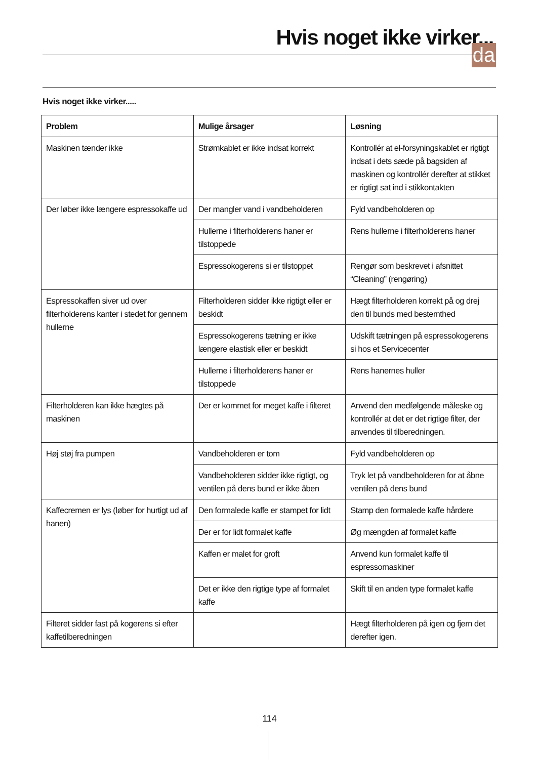Hvis noget ikke virker...
da
Hvis noget ikke virker.....
| Problem | Mulige årsager | Løsning |
| --- | --- | --- |
| Maskinen tænder ikke | Strømkablet er ikke indsat korrekt | Kontrollér at el-forsyningskablet er rigtigt indsat i dets sæde på bagsiden af maskinen og kontrollér derefter at stikket er rigtigt sat ind i stikkontakten |
| Der løber ikke længere espressokaffe ud | Der mangler vand i vandbeholderen | Fyld vandbeholderen op |
| | Hullerne i filterholderens haner er tilstoppede | Rens hullerne i filterholderens haner |
| | Espressokogerens si er tilstoppet | Rengør som beskrevet i afsnittet “Cleaning” (rengøring) |
| Espressokaffen siver ud over filterholderens kanter i stedet for gennem hullerne | Filterholderen sidder ikke rigtigt eller er beskidt | Hægt filterholderen korrekt på og drej den til bunds med bestemthed |
| | Espressokogerens tætning er ikke længere elastisk eller er beskidt | Udskift tætningen på espressokogerens si hos et Servicecenter |
| | Hullerne i filterholderens haner er tilstoppede | Rens hanernes huller |
| Filterholderen kan ikke hægtes på maskinen | Der er kommet for meget kaffe i filteret | Anvend den medfølgende måleske og kontrollér at det er det rigtige filter, der anvendes til tilberedningen. |
| Høj støj fra pumpen | Vandbeholderen er tom | Fyld vandbeholderen op |
| | Vandbeholderen sidder ikke rigtigt, og ventilen på dens bund er ikke åben | Tryk let på vandbeholderen for at åbne ventilen på dens bund |
| Kaffecremen er lys (løber for hurtigt ud af hanen) | Den formalede kaffe er stampet for lidt | Stamp den formalede kaffe hårdere |
| | Der er for lidt formalet kaffe | Øg mængden af formalet kaffe |
| | Kaffen er malet for groft | Anvend kun formalet kaffe til espressomaskiner |
| | Det er ikke den rigtige type af formalet kaffe | Skift til en anden type formalet kaffe |
| Filteret sidder fast på kogerens si efter kaffetilberedningen | | Hægt filterholderen på igen og fjern det derefter igen. |
114